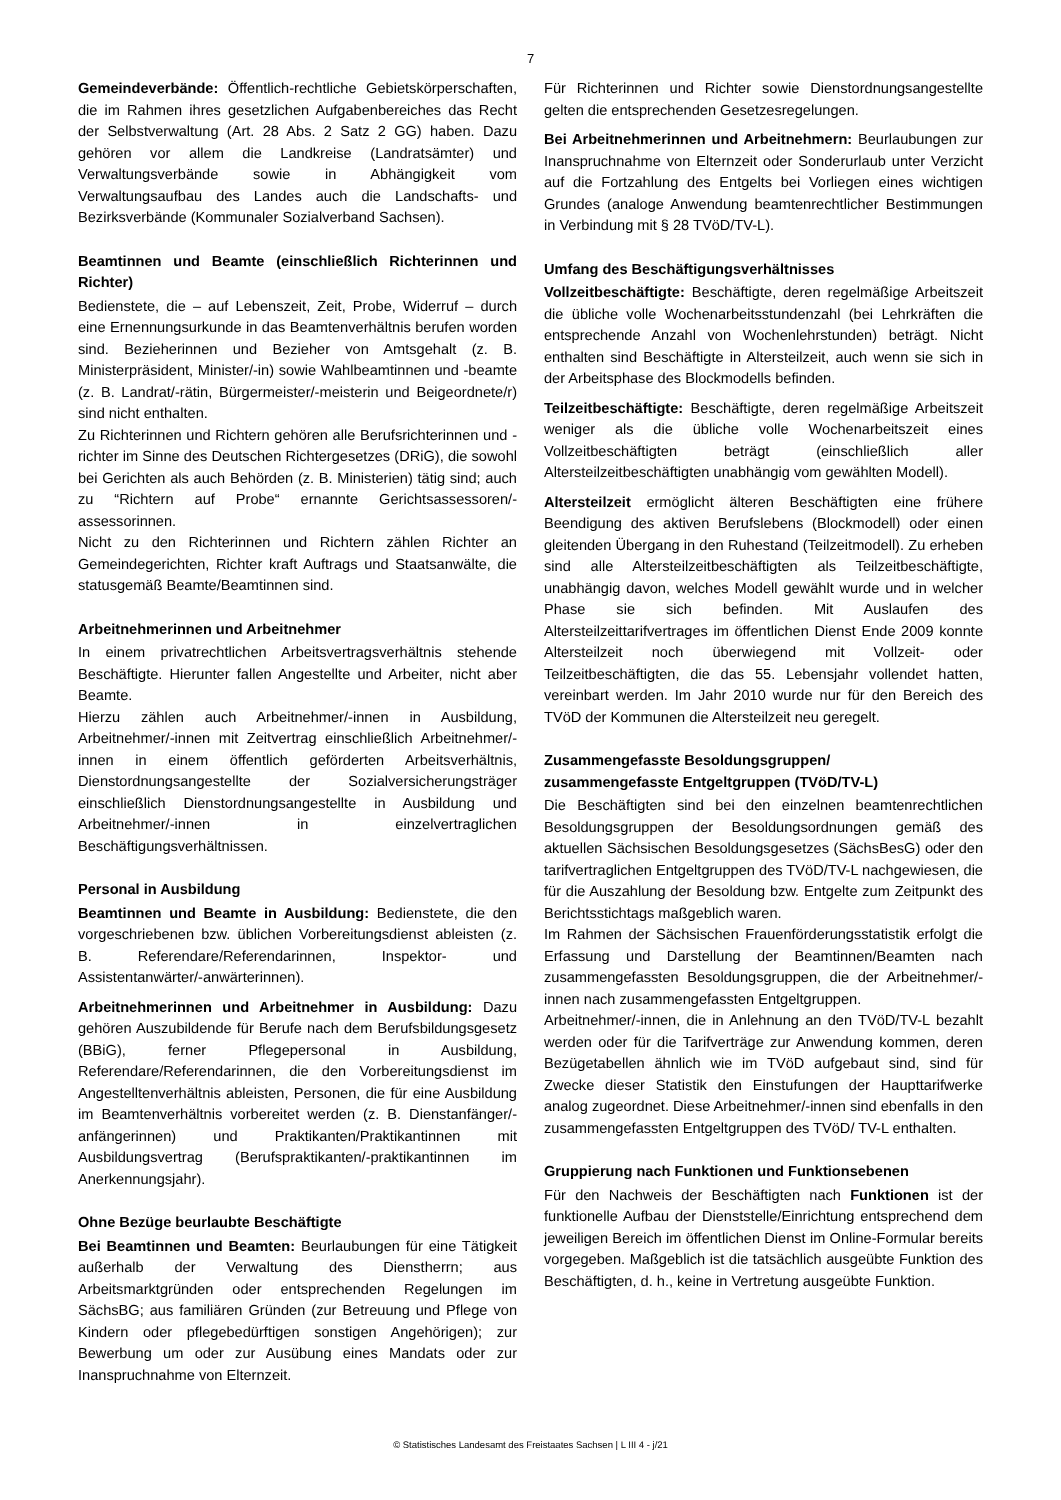7
Gemeindeverbände: Öffentlich-rechtliche Gebietskörperschaften, die im Rahmen ihres gesetzlichen Aufgabenbereiches das Recht der Selbstverwaltung (Art. 28 Abs. 2 Satz 2 GG) haben. Dazu gehören vor allem die Landkreise (Landratsämter) und Verwaltungsverbände sowie in Abhängigkeit vom Verwaltungsaufbau des Landes auch die Landschafts- und Bezirksverbände (Kommunaler Sozialverband Sachsen).
Beamtinnen und Beamte (einschließlich Richterinnen und Richter)
Bedienstete, die – auf Lebenszeit, Zeit, Probe, Widerruf – durch eine Ernennungsurkunde in das Beamtenverhältnis berufen worden sind. Bezieherinnen und Bezieher von Amtsgehalt (z. B. Ministerpräsident, Minister/-in) sowie Wahlbeamtinnen und -beamte (z. B. Landrat/-rätin, Bürgermeister/-meisterin und Beigeordnete/r) sind nicht enthalten.
Zu Richterinnen und Richtern gehören alle Berufsrichterinnen und -richter im Sinne des Deutschen Richtergesetzes (DRiG), die sowohl bei Gerichten als auch Behörden (z. B. Ministerien) tätig sind; auch zu “Richtern auf Probe“ ernannte Gerichtsassessoren/-assessorinnen.
Nicht zu den Richterinnen und Richtern zählen Richter an Gemeindegerichten, Richter kraft Auftrags und Staatsanwälte, die statusgemäß Beamte/Beamtinnen sind.
Arbeitnehmerinnen und Arbeitnehmer
In einem privatrechtlichen Arbeitsvertragsverhältnis stehende Beschäftigte. Hierunter fallen Angestellte und Arbeiter, nicht aber Beamte.
Hierzu zählen auch Arbeitnehmer/-innen in Ausbildung, Arbeitnehmer/-innen mit Zeitvertrag einschließlich Arbeitnehmer/-innen in einem öffentlich geförderten Arbeitsverhältnis, Dienstordnungsangestellte der Sozialversicherungsträger einschließlich Dienstordnungsangestellte in Ausbildung und Arbeitnehmer/-innen in einzelvertraglichen Beschäftigungsverhältnissen.
Personal in Ausbildung
Beamtinnen und Beamte in Ausbildung: Bedienstete, die den vorgeschriebenen bzw. üblichen Vorbereitungsdienst ableisten (z. B. Referendare/Referendarinnen, Inspektor- und Assistentanwärter/-anwärterinnen).
Arbeitnehmerinnen und Arbeitnehmer in Ausbildung: Dazu gehören Auszubildende für Berufe nach dem Berufsbildungsgesetz (BBiG), ferner Pflegepersonal in Ausbildung, Referendare/Referendarinnen, die den Vorbereitungsdienst im Angestelltenverhältnis ableisten, Personen, die für eine Ausbildung im Beamtenverhältnis vorbereitet werden (z. B. Dienstanfänger/-anfängerinnen) und Praktikanten/Praktikantinnen mit Ausbildungsvertrag (Berufspraktikanten/-praktikantinnen im Anerkennungsjahr).
Ohne Bezüge beurlaubte Beschäftigte
Bei Beamtinnen und Beamten: Beurlaubungen für eine Tätigkeit außerhalb der Verwaltung des Dienstherrn; aus Arbeitsmarktgründen oder entsprechenden Regelungen im SächsBG; aus familiären Gründen (zur Betreuung und Pflege von Kindern oder pflegebedürftigen sonstigen Angehörigen); zur Bewerbung um oder zur Ausübung eines Mandats oder zur Inanspruchnahme von Elternzeit.
Für Richterinnen und Richter sowie Dienstordnungsangestellte gelten die entsprechenden Gesetzesregelungen.
Bei Arbeitnehmerinnen und Arbeitnehmern: Beurlaubungen zur Inanspruchnahme von Elternzeit oder Sonderurlaub unter Verzicht auf die Fortzahlung des Entgelts bei Vorliegen eines wichtigen Grundes (analoge Anwendung beamtenrechtlicher Bestimmungen in Verbindung mit § 28 TVöD/TV-L).
Umfang des Beschäftigungsverhältnisses
Vollzeitbeschäftigte: Beschäftigte, deren regelmäßige Arbeitszeit die übliche volle Wochenarbeitsstundenzahl (bei Lehrkräften die entsprechende Anzahl von Wochenlehrstunden) beträgt. Nicht enthalten sind Beschäftigte in Altersteilzeit, auch wenn sie sich in der Arbeitsphase des Blockmodells befinden.
Teilzeitbeschäftigte: Beschäftigte, deren regelmäßige Arbeitszeit weniger als die übliche volle Wochenarbeitszeit eines Vollzeitbeschäftigten beträgt (einschließlich aller Altersteilzeitbeschäftigten unabhängig vom gewählten Modell).
Altersteilzeit ermöglicht älteren Beschäftigten eine frühere Beendigung des aktiven Berufslebens (Blockmodell) oder einen gleitenden Übergang in den Ruhestand (Teilzeitmodell). Zu erheben sind alle Altersteilzeitbeschäftigten als Teilzeitbeschäftigte, unabhängig davon, welches Modell gewählt wurde und in welcher Phase sie sich befinden. Mit Auslaufen des Altersteilzeittarifvertrages im öffentlichen Dienst Ende 2009 konnte Altersteilzeit noch überwiegend mit Vollzeit- oder Teilzeitbeschäftigten, die das 55. Lebensjahr vollendet hatten, vereinbart werden. Im Jahr 2010 wurde nur für den Bereich des TVöD der Kommunen die Altersteilzeit neu geregelt.
Zusammengefasste Besoldungsgruppen/
zusammengefasste Entgeltgruppen (TVöD/TV-L)
Die Beschäftigten sind bei den einzelnen beamtenrechtlichen Besoldungsgruppen der Besoldungsordnungen gemäß des aktuellen Sächsischen Besoldungsgesetzes (SächsBesG) oder den tarifvertraglichen Entgeltgruppen des TVöD/TV-L nachgewiesen, die für die Auszahlung der Besoldung bzw. Entgelte zum Zeitpunkt des Berichtsstichtags maßgeblich waren.
Im Rahmen der Sächsischen Frauenförderungsstatistik erfolgt die Erfassung und Darstellung der Beamtinnen/Beamten nach zusammengefassten Besoldungsgruppen, die der Arbeitnehmer/-innen nach zusammengefassten Entgeltgruppen.
Arbeitnehmer/-innen, die in Anlehnung an den TVöD/TV-L bezahlt werden oder für die Tarifverträge zur Anwendung kommen, deren Bezügetabellen ähnlich wie im TVöD aufgebaut sind, sind für Zwecke dieser Statistik den Einstufungen der Haupttarifwerke analog zugeordnet. Diese Arbeitnehmer/-innen sind ebenfalls in den zusammengefassten Entgeltgruppen des TVöD/ TV-L enthalten.
Gruppierung nach Funktionen und Funktionsebenen
Für den Nachweis der Beschäftigten nach Funktionen ist der funktionelle Aufbau der Dienststelle/Einrichtung entsprechend dem jeweiligen Bereich im öffentlichen Dienst im Online-Formular bereits vorgegeben. Maßgeblich ist die tatsächlich ausgeübte Funktion des Beschäftigten, d. h., keine in Vertretung ausgeübte Funktion.
© Statistisches Landesamt des Freistaates Sachsen | L III 4 - j/21